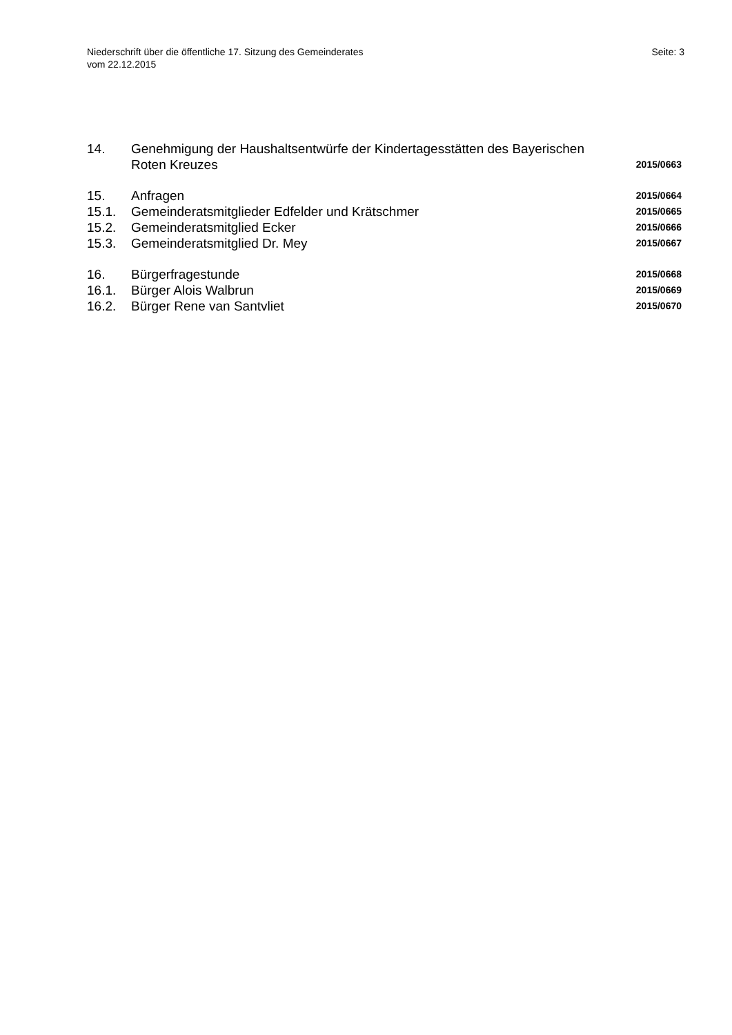Niederschrift über die öffentliche 17. Sitzung des Gemeinderates
vom 22.12.2015
Seite: 3
14. Genehmigung der Haushaltsentwürfe der Kindertagesstätten des Bayerischen
Roten Kreuzes
2015/0663
15. Anfragen
2015/0664
15.1. Gemeinderatsmitglieder Edfelder und Krätschmer
2015/0665
15.2. Gemeinderatsmitglied Ecker
2015/0666
15.3. Gemeinderatsmitglied Dr. Mey
2015/0667
16. Bürgerfragestunde
2015/0668
16.1. Bürger Alois Walbrun
2015/0669
16.2. Bürger Rene van Santvliet
2015/0670